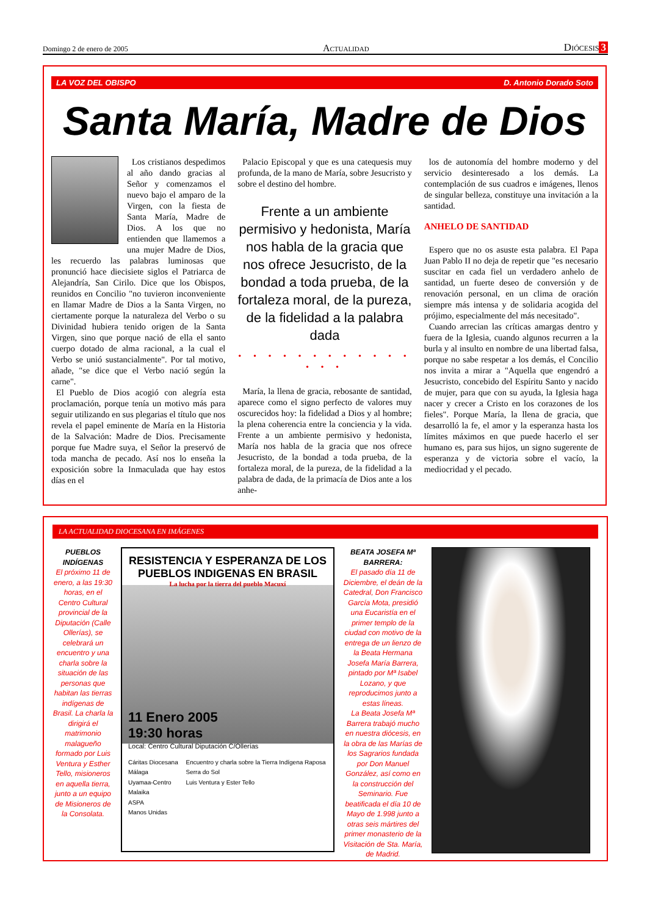Domingo 2 de enero de 2005 Actualidad Diócesis 3
LA VOZ DEL OBISPO D. Antonio Dorado Soto
Santa María, Madre de Dios
Los cristianos despedimos al año dando gracias al Señor y comenzamos el nuevo bajo el amparo de la Virgen, con la fiesta de Santa María, Madre de Dios. A los que no entienden que llamemos a una mujer Madre de Dios, les recuerdo las palabras luminosas que pronunció hace diecisiete siglos el Patriarca de Alejandría, San Cirilo. Dice que los Obispos, reunidos en Concilio "no tuvieron inconveniente en llamar Madre de Dios a la Santa Virgen, no ciertamente porque la naturaleza del Verbo o su Divinidad hubiera tenido origen de la Santa Virgen, sino que porque nació de ella el santo cuerpo dotado de alma racional, a la cual el Verbo se unió sustancialmente". Por tal motivo, añade, "se dice que el Verbo nació según la carne".
El Pueblo de Dios acogió con alegría esta proclamación, porque tenía un motivo más para seguir utilizando en sus plegarias el título que nos revela el papel eminente de María en la Historia de la Salvación: Madre de Dios. Precisamente porque fue Madre suya, el Señor la preservó de toda mancha de pecado. Así nos lo enseña la exposición sobre la Inmaculada que hay estos días en el
Palacio Episcopal y que es una catequesis muy profunda, de la mano de María, sobre Jesucristo y sobre el destino del hombre.
Frente a un ambiente permisivo y hedonista, María nos habla de la gracia que nos ofrece Jesucristo, de la bondad a toda prueba, de la fortaleza moral, de la pureza, de la fidelidad a la palabra dada
• • • • • • • • • • • • • • •
María, la llena de gracia, rebosante de santidad, aparece como el signo perfecto de valores muy oscurecidos hoy: la fidelidad a Dios y al hombre; la plena coherencia entre la conciencia y la vida. Frente a un ambiente permisivo y hedonista, María nos habla de la gracia que nos ofrece Jesucristo, de la bondad a toda prueba, de la fortaleza moral, de la pureza, de la fidelidad a la palabra de dada, de la primacía de Dios ante a los anhe-
los de autonomía del hombre moderno y del servicio desinteresado a los demás. La contemplación de sus cuadros e imágenes, llenos de singular belleza, constituye una invitación a la santidad.
ANHELO DE SANTIDAD
Espero que no os asuste esta palabra. El Papa Juan Pablo II no deja de repetir que "es necesario suscitar en cada fiel un verdadero anhelo de santidad, un fuerte deseo de conversión y de renovación personal, en un clima de oración siempre más intensa y de solidaria acogida del prójimo, especialmente del más necesitado".
Cuando arrecian las críticas amargas dentro y fuera de la Iglesia, cuando algunos recurren a la burla y al insulto en nombre de una libertad falsa, porque no sabe respetar a los demás, el Concilio nos invita a mirar a "Aquella que engendró a Jesucristo, concebido del Espíritu Santo y nacido de mujer, para que con su ayuda, la Iglesia haga nacer y crecer a Cristo en los corazones de los fieles". Porque María, la llena de gracia, que desarrolló la fe, el amor y la esperanza hasta los límites máximos en que puede hacerlo el ser humano es, para sus hijos, un signo sugerente de esperanza y de victoria sobre el vacío, la mediocridad y el pecado.
LA ACTUALIDAD DIOCESANA EN IMÁGENES
PUEBLOS INDÍGENAS
El próximo 11 de enero, a las 19:30 horas, en el Centro Cultural provincial de la Diputación (Calle Ollerías), se celebrará un encuentro y una charla sobre la situación de las personas que habitan las tierras indígenas de Brasil. La charla la dirigirá el matrimonio malagueño formado por Luis Ventura y Esther Tello, misioneros en aquella tierra, junto a un equipo de Misioneros de la Consolata.
RESISTENCIA Y ESPERANZA DE LOS PUEBLOS INDIGENAS EN BRASIL
La lucha por la tierra del pueblo Macuxí
11 Enero 2005
19:30 horas
Local: Centro Cultural Diputación C/Ollerías
Cáritas Diocesana Málaga
Uyamaa-Centro Malaika
ASPA
Manos Unidas
Encuentro y charla sobre la Tierra Indígena Raposa Serra do Sol
Luis Ventura y Ester Tello
BEATA JOSEFA Mª BARRERA:
El pasado día 11 de Diciembre, el deán de la Catedral, Don Francisco García Mota, presidió una Eucaristía en el primer templo de la ciudad con motivo de la entrega de un lienzo de la Beata Hermana Josefa María Barrera, pintado por Mª Isabel Lozano, y que reproducimos junto a estas líneas.
La Beata Josefa Mª Barrera trabajó mucho en nuestra diócesis, en la obra de las Marías de los Sagrarios fundada por Don Manuel González, así como en la construcción del Seminario. Fue beatificada el día 10 de Mayo de 1.998 junto a otras seis mártires del primer monasterio de la Visitación de Sta. María, de Madrid.